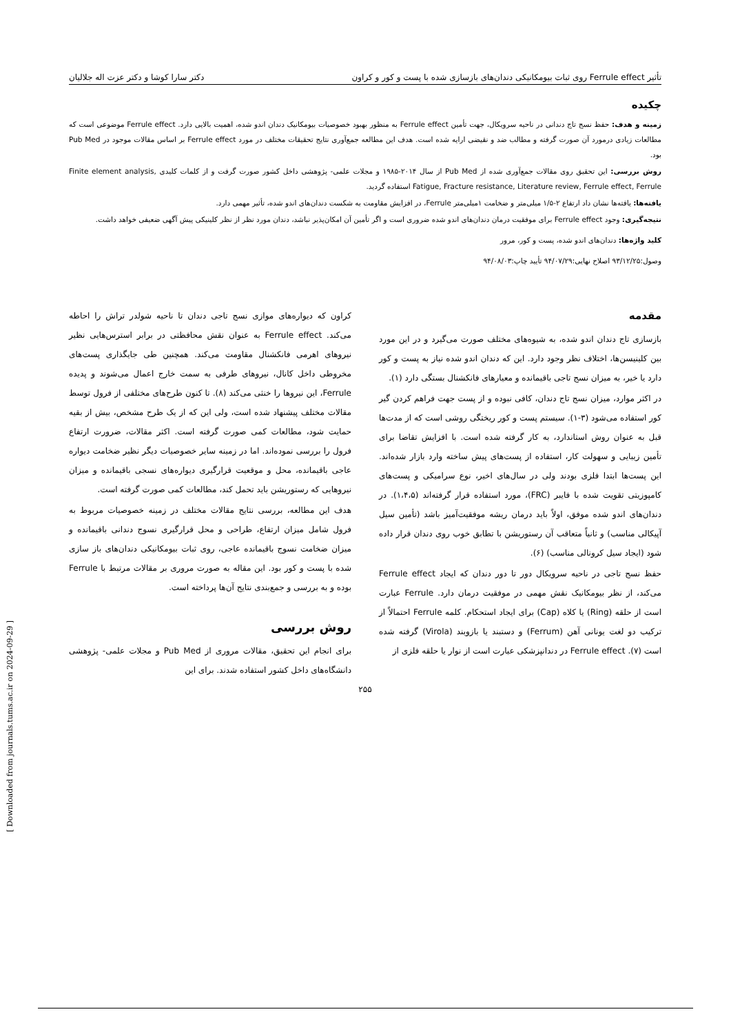تأثیر Ferrule effect روی ثبات بیومکانیکی دندان‌های بازسازی شده با پست و کور و کراون دکتر سارا کوشا و دکتر عزت اله جلالیان
چکیده
زمینه و هدف: حفظ نسج تاج دندانی در ناحیه سرویکال، جهت تأمین Ferrule effect به منظور بهبود خصوصیات بیومکانیک دندان اندو شده، اهمیت بالایی دارد. Ferrule effect موضوعی است که مطالعات زیادی درمورد آن صورت گرفته و مطالب ضد و نقیضی ارایه شده است. هدف این مطالعه جمع‌آوری نتایج تحقیقات مختلف در مورد Ferrule effect بر اساس مقالات موجود در Pub Med بود.
روش بررسی: این تحقیق روی مقالات جمع‌آوری شده از Pub Med از سال ۲۰۱۴-۱۹۸۵ و مجلات علمی- پژوهشی داخل کشور صورت گرفت و از کلمات کلیدی Finite element analysis, Fatigue, Fracture resistance, Literature review, Ferrule effect, Ferrule استفاده گردید.
یافته‌ها: یافته‌ها نشان داد ارتفاع ۲-۱/۵ میلی‌متر و ضخامت ۱میلی‌متر Ferrule، در افزایش مقاومت به شکست دندان‌های اندو شده، تأثیر مهمی دارد.
نتیجه‌گیری: وجود Ferrule effect برای موفقیت درمان دندان‌های اندو شده ضروری است و اگر تأمین آن امکان‌پذیر نباشد، دندان مورد نظر از نظر کلینیکی پیش آگهی ضعیفی خواهد داشت.
کلید واژه‌ها: دندان‌های اندو شده، پست و کور، مرور
وصول:۹۳/۱۲/۲۵ اصلاح نهایی:۹۴/۰۷/۲۹ تأیید چاپ:۹۴/۰۸/۰۳
مقدمه
بازسازی تاج دندان اندو شده، به شیوه‌های مختلف صورت می‌گیرد و در این مورد بین کلینیسن‌ها، اختلاف نظر وجود دارد. این که دندان اندو شده نیاز به پست و کور دارد یا خیر، به میزان نسج تاجی باقیمانده و معیارهای فانکشنال بستگی دارد (۱).
در اکثر موارد، میزان نسج تاج دندان، کافی نبوده و از پست جهت فراهم کردن گیر کور استفاده می‌شود (۳-۱). سیستم پست و کور ریختگی روشی است که از مدت‌ها قبل به عنوان روش استاندارد، به کار گرفته شده است. با افزایش تقاضا برای تأمین زیبایی و سهولت کار، استفاده از پست‌های پیش ساخته وارد بازار شده‌اند. این پست‌ها ابتدا فلزی بودند ولی در سال‌های اخیر، نوع سرامیکی و پست‌های کامپوزیتی تقویت شده با فایبر (FRC)، مورد استفاده قرار گرفته‌اند (۱،۴،۵). در دندان‌های اندو شده موفق، اولاً باید درمان ریشه موفقیت‌آمیز باشد (تأمین سیل آپیکالی مناسب) و ثانیاً متعاقب آن رستوریشن با تطابق خوب روی دندان قرار داده شود (ایجاد سیل کرونالی مناسب) (۶).
حفظ نسج تاجی در ناحیه سرویکال دور تا دور دندان که ایجاد Ferrule effect می‌کند، از نظر بیومکانیک نقش مهمی در موفقیت درمان دارد. Ferrule عبارت است از حلقه (Ring) یا کلاه (Cap) برای ایجاد استحکام. کلمه Ferrule احتمالاً از ترکیب دو لغت یونانی آهن (Ferrum) و دستبند یا بازوبند (Virola) گرفته شده است (۷). Ferrule effect در دندانپزشکی عبارت است از نوار یا حلقه فلزی از
کراون که دیواره‌های موازی نسج تاجی دندان تا ناحیه شولدر تراش را احاطه می‌کند. Ferrule effect به عنوان نقش محافظتی در برابر استرس‌هایی نظیر نیروهای اهرمی فانکشنال مقاومت می‌کند. همچنین طی جایگذاری پست‌های مخروطی داخل کانال، نیروهای طرفی به سمت خارج اعمال می‌شوند و پدیده Ferrule، این نیروها را خنثی می‌کند (۸). تا کنون طرح‌های مختلفی از فرول توسط مقالات مختلف پیشنهاد شده است، ولی این که از یک طرح مشخص، بیش از بقیه حمایت شود، مطالعات کمی صورت گرفته است. اکثر مقالات، ضرورت ارتفاع فرول را بررسی نموده‌اند. اما در زمینه سایر خصوصیات دیگر نظیر ضخامت دیواره عاجی باقیمانده، محل و موقعیت قرارگیری دیواره‌های نسجی باقیمانده و میزان نیروهایی که رستوریشن باید تحمل کند، مطالعات کمی صورت گرفته است.
هدف این مطالعه، بررسی نتایج مقالات مختلف در زمینه خصوصیات مربوط به فرول شامل میزان ارتفاع، طراحی و محل قرارگیری نسوج دندانی باقیمانده و میزان ضخامت نسوج باقیمانده عاجی، روی ثبات بیومکانیکی دندان‌های باز سازی شده با پست و کور بود. این مقاله به صورت مروری بر مقالات مرتبط با Ferrule بوده و به بررسی و جمع‌بندی نتایج آن‌ها پرداخته است.
روش بررسی
برای انجام این تحقیق، مقالات مروری از Pub Med و مجلات علمی- پژوهشی دانشگاه‌های داخل کشور استفاده شدند. برای این
۲۵۵
[ Downloaded from journals.tums.ac.ir on 2024-09-29 ]